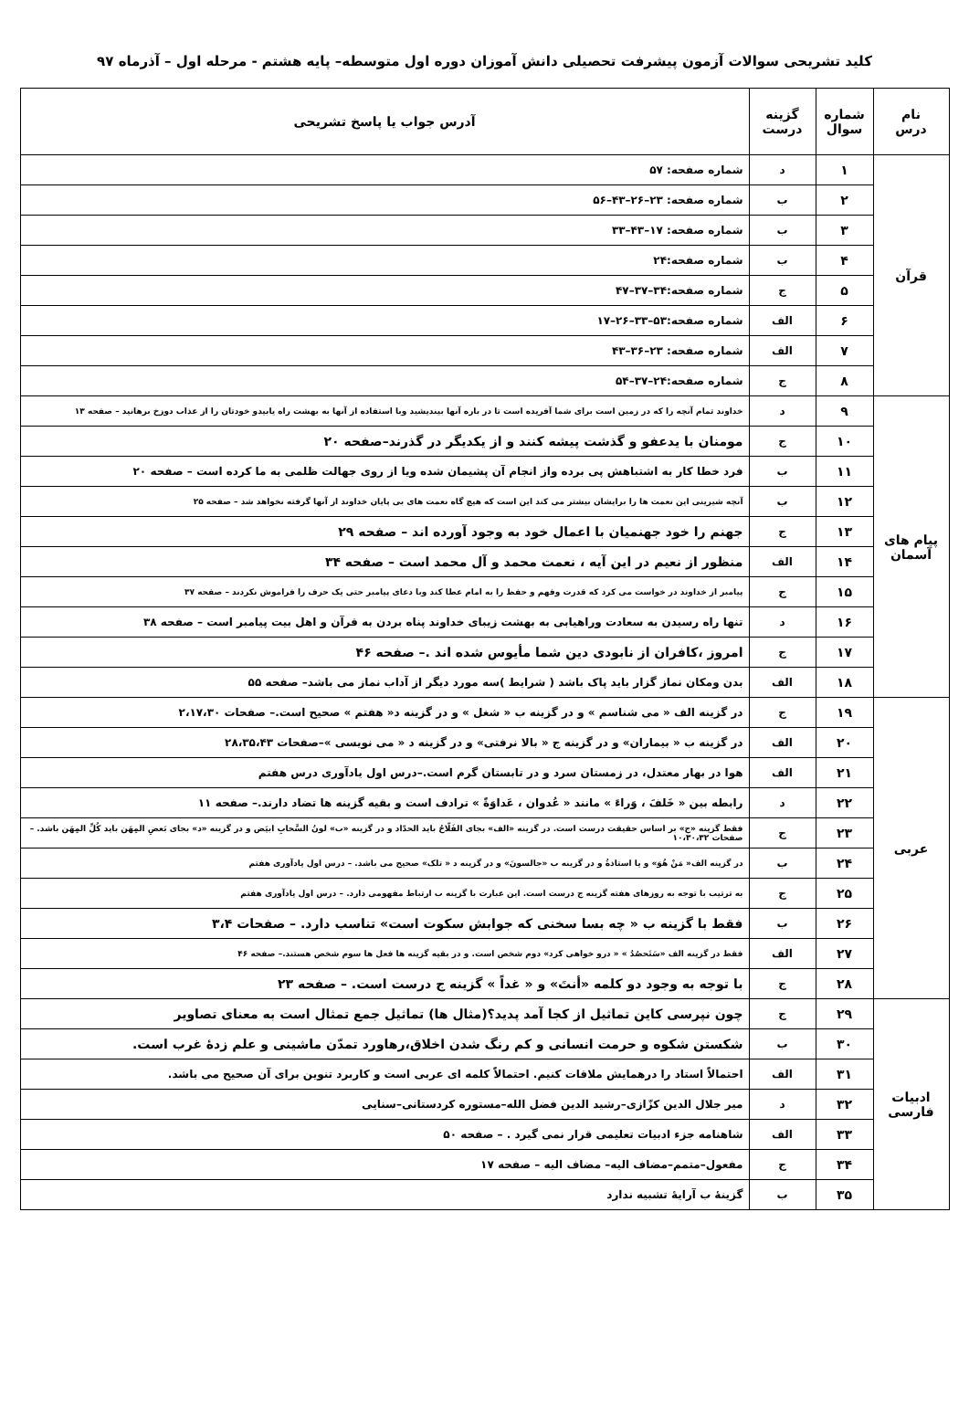کلید تشریحی سوالات آزمون پیشرفت تحصیلی دانش آموزان دوره اول متوسطه– پایه هشتم - مرحله اول – آذرماه ۹۷
| نام درس | شماره سوال | گزینه درست | آدرس جواب یا پاسخ تشریحی |
| --- | --- | --- | --- |
| قرآن | ۱ | د | شماره صفحه: ۵۷ |
| | ۲ | ب | شماره صفحه: ۲۳–۲۶–۴۳–۵۶ |
| | ۳ | ب | شماره صفحه: ۱۷–۴۳–۳۳ |
| | ۴ | ب | شماره صفحه:۲۴ |
| | ۵ | ج | شماره صفحه:۳۴–۳۷–۴۷ |
| | ۶ | الف | شماره صفحه:۵۳–۳۳–۲۶–۱۷ |
| | ۷ | الف | شماره صفحه: ۲۳–۳۶–۴۳ |
| | ۸ | ج | شماره صفحه:۲۴–۳۷–۵۴ |
| پیام های آسمان | ۹ | د | خداوند تمام آنچه را که در زمین است برای شما آفریده است تا در باره آنها بیندیشید وبا استفاده از آنها به بهشت راه یابیدو خودتان را از عذاب دوزخ برهانید – صفحه ۱۳ |
| | ۱۰ | ج | مومنان با یدعفو و گذشت پیشه کنند و از یکدیگر در گذرند–صفحه ۲۰ |
| | ۱۱ | ب | فرد خطا کار به اشتباهش پی برده واز انجام آن پشیمان شده ویا از روی جهالت ظلمی به ما کرده است – صفحه ۲۰ |
| | ۱۲ | ب | آنچه شیرینی این نعمت ها را برایشان بیشتر می کند این است که هیچ گاه نعمت های بی پایان خداوند از آنها گرفته نخواهد شد – صفحه ۲۵ |
| | ۱۳ | ج | جهنم را خود جهنمیان با اعمال خود به وجود آورده اند – صفحه ۲۹ |
| | ۱۴ | الف | منظور از نعیم در این آیه ، نعمت محمد و آل محمد است – صفحه ۳۴ |
| | ۱۵ | ج | پیامبر از خداوند در خواست می کرد که قدرت وفهم و حفظ را به امام عطا کند وبا دعای پیامبر حتی یک حرف را فراموش نکردند – صفحه ۳۷ |
| | ۱۶ | د | تنها راه رسیدن به سعادت وراهیابی به بهشت زیبای خداوند پناه بردن به قرآن و اهل بیت پیامبر است – صفحه ۳۸ |
| | ۱۷ | ج | امروز ،کافران از نابودی دین شما مأیوس شده اند .– صفحه ۴۶ |
| | ۱۸ | الف | بدن ومکان نماز گزار باید پاک باشد ( شرایط )سه مورد دیگر از آداب نماز می باشد– صفحه ۵۵ |
| عربی | ۱۹ | ج | در گزینه الف « می شناسم » و در گزینه ب « شغل » و در گزینه د« هفتم » صحیح است.– صفحات ۲،۱۷،۳۰ |
| | ۲۰ | الف | در گزینه ب « بیماران» و در گزینه ج « بالا نرفتی» و در گزینه د « می نویسی »–صفحات ۲۸،۳۵،۴۳ |
| | ۲۱ | الف | هوا در بهار معتدل، در زمستان سرد و در تابستان گرم است.–درس اول یادآوری درس هفتم |
| | ۲۲ | د | رابطه بین « خَلفَ ، وَراءَ » مانند « عُدوان ، عَداوَةً » ترادف است و بقیه گزینه ها تضاد دارند.– صفحه ۱۱ |
| | ۲۳ | ج | فقط گزینه «ج» بر اساس حقیقت درست است. در گزینه «الف» بجای الفَلّاحُ باید الحدّاد و در گزینه «ب» لونُ السَّحابِ ابیَض و در گزینه «د» بجای بَعضِ المِهَن باید کُلِّ المِهَن باشد. – صفحات ۱۰،۳۰،۳۲ |
| | ۲۴ | ب | در گزینه الف« مَنْ هُوَ» و یا استاذةُ و در گزینه ب «جالسونَ» و در گزینه د « تلک» صحیح می باشد. – درس اول یادآوری هفتم |
| | ۲۵ | ج | به ترتیب با توجه به روزهای هفته گزینه ج درست است. این عبارت با گزینه ب ارتباط مفهومی دارد. – درس اول یادآوری هفتم |
| | ۲۶ | ب | فقط با گزینه ب « چه بسا سخنی که جوابش سکوت است» تناسب دارد. – صفحات ۳،۴ |
| | ۲۷ | الف | فقط در گزینه الف «سَتَحصُدُ » « درو خواهی کرد» دوم شخص است. و در بقیه گزینه ها فعل ها سوم شخص هستند.– صفحه ۴۶ |
| | ۲۸ | ج | با توجه به وجود دو کلمه «أنتَ» و « غداً » گزینه ج درست است. – صفحه ۲۳ |
| ادبیات فارسی | ۲۹ | ج | چون نپرسی کاین تماثیل از کجا آمد پدید؟(مثال ها) تماثیل جمع تمثال است به معنای تصاویر |
| | ۳۰ | ب | شکستن شکوه و حرمت انسانی و کم رنگ شدن اخلاق،رهاورد تمدّن ماشینی و علم زدهٔ غرب است. |
| | ۳۱ | الف | احتمالاً استاد را درهمایش ملاقات کنیم. احتمالاً کلمه ای عربی است و کاربرد تنوین برای آن صحیح می باشد. |
| | ۳۲ | د | میر جلال الدین کزّازی–رشید الدین فضل الله–مستوره کردستانی–سنایی |
| | ۳۳ | الف | شاهنامه جزء ادبیات تعلیمی قرار نمی گیرد . – صفحه ۵۰ |
| | ۳۴ | ج | مفعول–متمم–مضاف الیه– مضاف الیه – صفحه ۱۷ |
| | ۳۵ | ب | گزینهٔ ب آرایهٔ تشبیه ندارد |